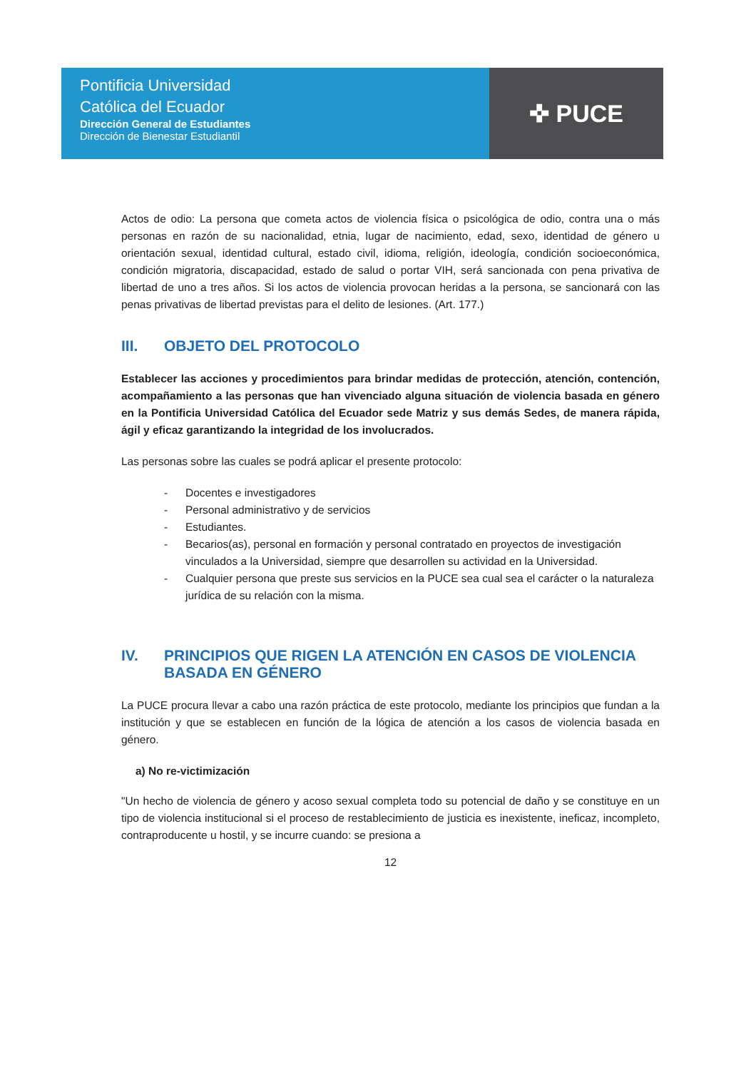Pontificia Universidad
Católica del Ecuador
Dirección General de Estudiantes
Dirección de Bienestar Estudiantil
✜ PUCE
Actos de odio: La persona que cometa actos de violencia física o psicológica de odio, contra una o más personas en razón de su nacionalidad, etnia, lugar de nacimiento, edad, sexo, identidad de género u orientación sexual, identidad cultural, estado civil, idioma, religión, ideología, condición socioeconómica, condición migratoria, discapacidad, estado de salud o portar VIH, será sancionada con pena privativa de libertad de uno a tres años. Si los actos de violencia provocan heridas a la persona, se sancionará con las penas privativas de libertad previstas para el delito de lesiones. (Art. 177.)
III. OBJETO DEL PROTOCOLO
Establecer las acciones y procedimientos para brindar medidas de protección, atención, contención, acompañamiento a las personas que han vivenciado alguna situación de violencia basada en género en la Pontificia Universidad Católica del Ecuador sede Matriz y sus demás Sedes, de manera rápida, ágil y eficaz garantizando la integridad de los involucrados.
Las personas sobre las cuales se podrá aplicar el presente protocolo:
- Docentes e investigadores
- Personal administrativo y de servicios
- Estudiantes.
- Becarios(as), personal en formación y personal contratado en proyectos de investigación vinculados a la Universidad, siempre que desarrollen su actividad en la Universidad.
- Cualquier persona que preste sus servicios en la PUCE sea cual sea el carácter o la naturaleza jurídica de su relación con la misma.
IV. PRINCIPIOS QUE RIGEN LA ATENCIÓN EN CASOS DE VIOLENCIA BASADA EN GÉNERO
La PUCE procura llevar a cabo una razón práctica de este protocolo, mediante los principios que fundan a la institución y que se establecen en función de la lógica de atención a los casos de violencia basada en género.
a) No re-victimización
"Un hecho de violencia de género y acoso sexual completa todo su potencial de daño y se constituye en un tipo de violencia institucional si el proceso de restablecimiento de justicia es inexistente, ineficaz, incompleto, contraproducente u hostil, y se incurre cuando: se presiona a
12